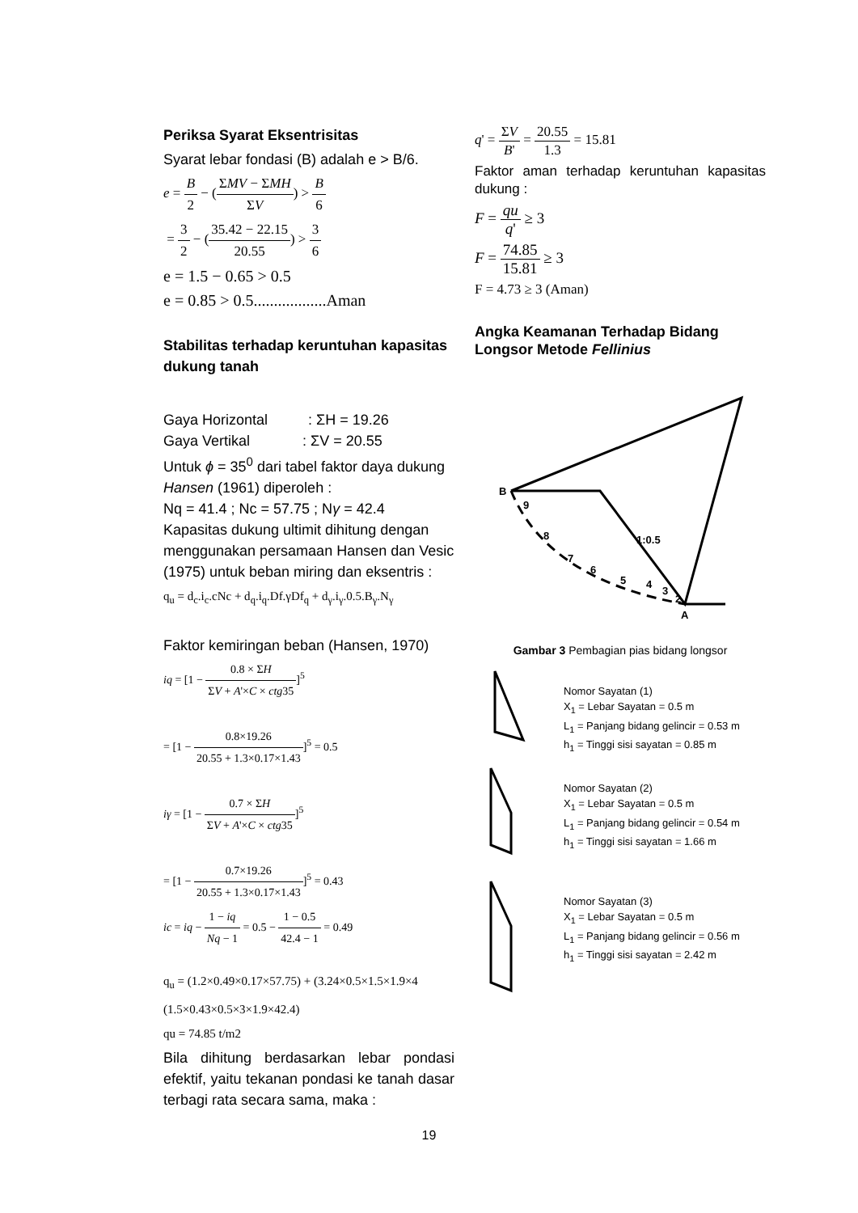Periksa Syarat Eksentrisitas
Syarat lebar fondasi (B) adalah e > B/6.
e = B 2 − (ΣMV − ΣMH ΣV) > B 6
= 3 2 − (35.42 − 22.15 20.55) > 3 6
e = 1.5 − 0.65 > 0.5
e = 0.85 > 0.5..................Aman
Stabilitas terhadap keruntuhan kapasitas dukung tanah
Gaya Horizontal : ΣH = 19.26
Gaya Vertikal : ΣV = 20.55
Untuk ϕ = 35<sup>0</sup> dari tabel faktor daya dukung Hansen (1961) diperoleh :
Nq = 41.4 ; Nc = 57.75 ; Nγ = 42.4
Kapasitas dukung ultimit dihitung dengan menggunakan persamaan Hansen dan Vesic (1975) untuk beban miring dan eksentris :
q<sub>u</sub> = d<sub>c</sub>.i<sub>c</sub>.cNc + d<sub>q</sub>.i<sub>q</sub>.Df.γDf<sub>q</sub> + d<sub>γ</sub>.i<sub>γ</sub>.0.5.B<sub>γ</sub>.N<sub>γ</sub>
Faktor kemiringan beban (Hansen, 1970)
iq = [1 − 0.8 × ΣH ΣV + A'×C × ctg35]<sup>5</sup>
= [1 − 0.8×19.26 20.55 + 1.3×0.17×1.43]<sup>5</sup> = 0.5
iγ = [1 − 0.7 × ΣH ΣV + A'×C × ctg35]<sup>5</sup>
= [1 − 0.7×19.26 20.55 + 1.3×0.17×1.43]<sup>5</sup> = 0.43
ic = iq − 1 − iq Nq − 1 = 0.5 − 1 − 0.5 42.4 − 1 = 0.49
q<sub>u</sub> = (1.2×0.49×0.17×57.75) + (3.24×0.5×1.5×1.9×4
(1.5×0.43×0.5×3×1.9×42.4)
qu = 74.85 t/m2
Bila dihitung berdasarkan lebar pondasi efektif, yaitu tekanan pondasi ke tanah dasar terbagi rata secara sama, maka :
q' = ΣV B' = 20.55 1.3 = 15.81
Faktor aman terhadap keruntuhan kapasitas dukung :
F = qu q' ≥ 3
F = 74.85 15.81 ≥ 3
F = 4.73 ≥ 3 (Aman)
Angka Keamanan Terhadap Bidang Longsor Metode Fellinius
B
A
9
8
7
6
5
4
3
2
1:0.5
Gambar 3 Pembagian pias bidang longsor
Nomor Sayatan (1)
X<sub>1</sub> = Lebar Sayatan = 0.5 m
L<sub>1</sub> = Panjang bidang gelincir = 0.53 m
h<sub>1</sub> = Tinggi sisi sayatan = 0.85 m
Nomor Sayatan (2)
X<sub>1</sub> = Lebar Sayatan = 0.5 m
L<sub>1</sub> = Panjang bidang gelincir = 0.54 m
h<sub>1</sub> = Tinggi sisi sayatan = 1.66 m
Nomor Sayatan (3)
X<sub>1</sub> = Lebar Sayatan = 0.5 m
L<sub>1</sub> = Panjang bidang gelincir = 0.56 m
h<sub>1</sub> = Tinggi sisi sayatan = 2.42 m
19